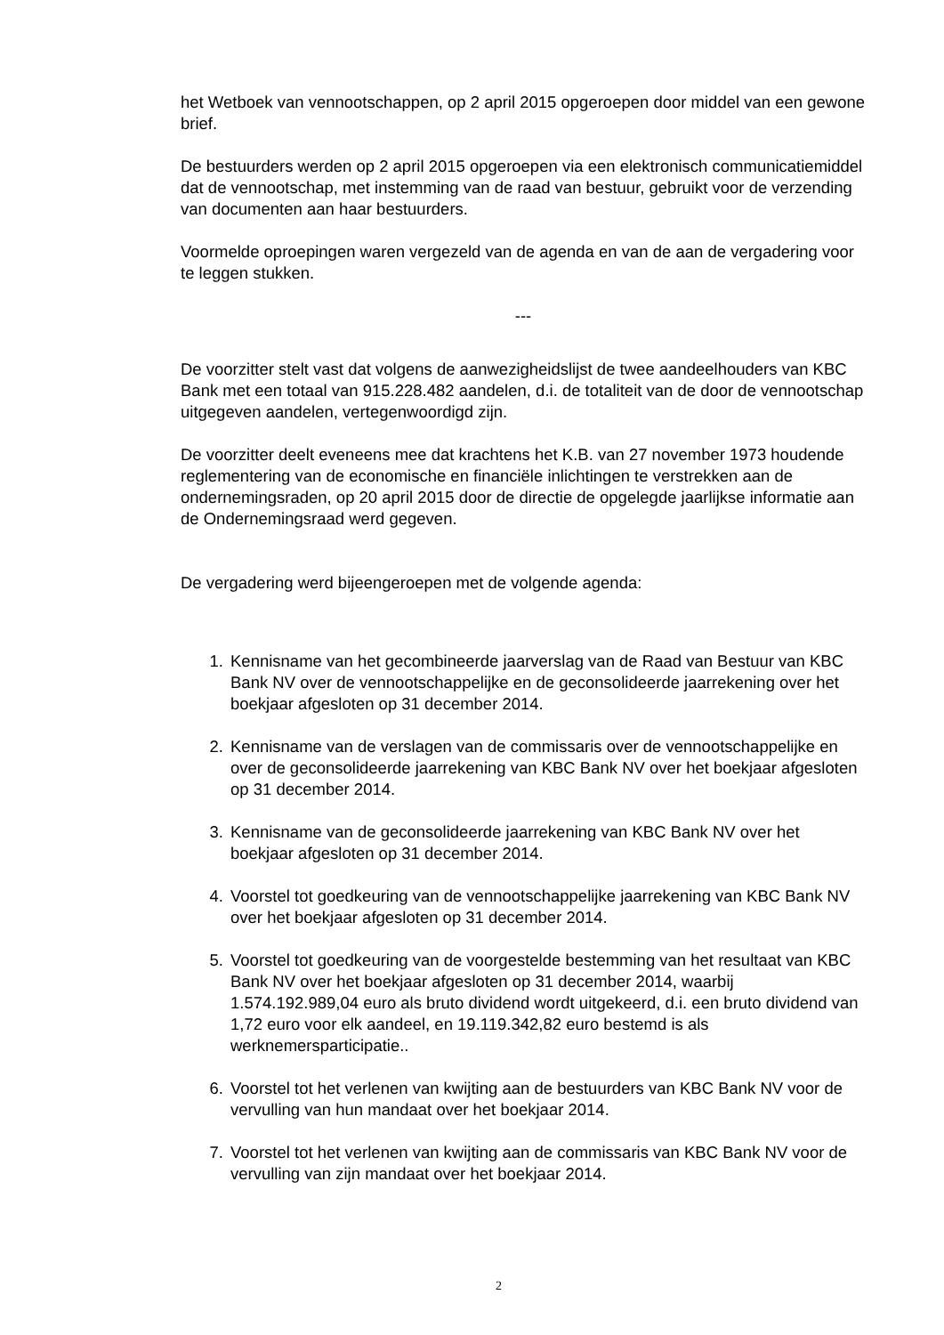het Wetboek van vennootschappen, op 2 april 2015 opgeroepen door middel van een gewone brief.
De bestuurders werden op 2 april 2015 opgeroepen via een elektronisch communicatiemiddel dat de vennootschap, met instemming van de raad van bestuur, gebruikt voor de verzending van documenten aan haar bestuurders.
Voormelde oproepingen waren vergezeld van de agenda en van de aan de vergadering voor te leggen stukken.
---
De voorzitter stelt vast dat volgens de aanwezigheidslijst de twee aandeelhouders van KBC Bank met een totaal van 915.228.482 aandelen, d.i. de totaliteit van de door de vennootschap uitgegeven aandelen, vertegenwoordigd zijn.
De voorzitter deelt eveneens mee dat krachtens het K.B. van 27 november 1973 houdende reglementering van de economische en financiële inlichtingen te verstrekken aan de ondernemingsraden, op 20 april 2015 door de directie de opgelegde jaarlijkse informatie aan de Ondernemingsraad werd gegeven.
De vergadering werd bijeengeroepen met de volgende agenda:
1. Kennisname van het gecombineerde jaarverslag van de Raad van Bestuur van KBC Bank NV over de vennootschappelijke en de geconsolideerde jaarrekening over het boekjaar afgesloten op 31 december 2014.
2. Kennisname van de verslagen van de commissaris over de vennootschappelijke en over de geconsolideerde jaarrekening van KBC Bank NV over het boekjaar afgesloten op 31 december 2014.
3. Kennisname van de geconsolideerde jaarrekening van KBC Bank NV over het boekjaar afgesloten op 31 december 2014.
4. Voorstel tot goedkeuring van de vennootschappelijke jaarrekening van KBC Bank NV over het boekjaar afgesloten op 31 december 2014.
5. Voorstel tot goedkeuring van de voorgestelde bestemming van het resultaat van KBC Bank NV over het boekjaar afgesloten op 31 december 2014, waarbij 1.574.192.989,04 euro als bruto dividend wordt uitgekeerd, d.i. een bruto dividend van 1,72 euro voor elk aandeel, en 19.119.342,82 euro bestemd is als werknemersparticipatie..
6. Voorstel tot het verlenen van kwijting aan de bestuurders van KBC Bank NV voor de vervulling van hun mandaat over het boekjaar 2014.
7. Voorstel tot het verlenen van kwijting aan de commissaris van KBC Bank NV voor de vervulling van zijn mandaat over het boekjaar 2014.
2